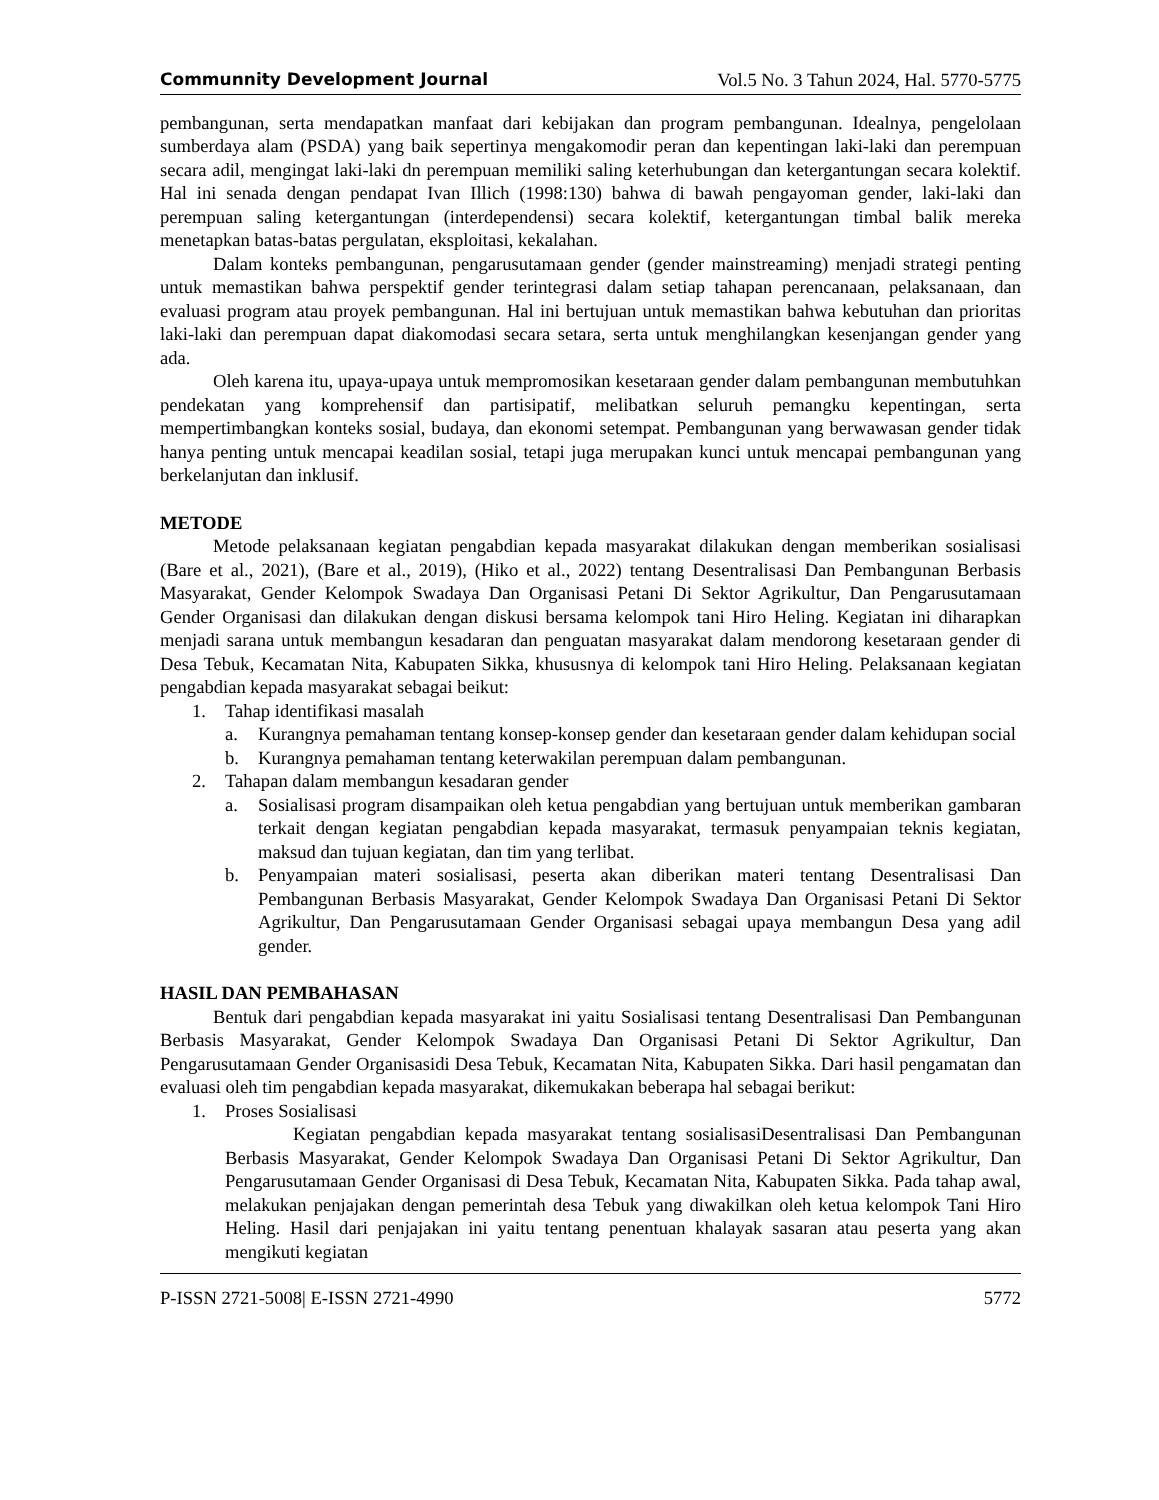Communnity Development Journal Vol.5 No. 3 Tahun 2024, Hal. 5770-5775
pembangunan, serta mendapatkan manfaat dari kebijakan dan program pembangunan. Idealnya, pengelolaan sumberdaya alam (PSDA) yang baik sepertinya mengakomodir peran dan kepentingan laki-laki dan perempuan secara adil, mengingat laki-laki dn perempuan memiliki saling keterhubungan dan ketergantungan secara kolektif. Hal ini senada dengan pendapat Ivan Illich (1998:130) bahwa di bawah pengayoman gender, laki-laki dan perempuan saling ketergantungan (interdependensi) secara kolektif, ketergantungan timbal balik mereka menetapkan batas-batas pergulatan, eksploitasi, kekalahan.
Dalam konteks pembangunan, pengarusutamaan gender (gender mainstreaming) menjadi strategi penting untuk memastikan bahwa perspektif gender terintegrasi dalam setiap tahapan perencanaan, pelaksanaan, dan evaluasi program atau proyek pembangunan. Hal ini bertujuan untuk memastikan bahwa kebutuhan dan prioritas laki-laki dan perempuan dapat diakomodasi secara setara, serta untuk menghilangkan kesenjangan gender yang ada.
Oleh karena itu, upaya-upaya untuk mempromosikan kesetaraan gender dalam pembangunan membutuhkan pendekatan yang komprehensif dan partisipatif, melibatkan seluruh pemangku kepentingan, serta mempertimbangkan konteks sosial, budaya, dan ekonomi setempat. Pembangunan yang berwawasan gender tidak hanya penting untuk mencapai keadilan sosial, tetapi juga merupakan kunci untuk mencapai pembangunan yang berkelanjutan dan inklusif.
METODE
Metode pelaksanaan kegiatan pengabdian kepada masyarakat dilakukan dengan memberikan sosialisasi (Bare et al., 2021), (Bare et al., 2019), (Hiko et al., 2022) tentang Desentralisasi Dan Pembangunan Berbasis Masyarakat, Gender Kelompok Swadaya Dan Organisasi Petani Di Sektor Agrikultur, Dan Pengarusutamaan Gender Organisasi dan dilakukan dengan diskusi bersama kelompok tani Hiro Heling. Kegiatan ini diharapkan menjadi sarana untuk membangun kesadaran dan penguatan masyarakat dalam mendorong kesetaraan gender di Desa Tebuk, Kecamatan Nita, Kabupaten Sikka, khususnya di kelompok tani Hiro Heling. Pelaksanaan kegiatan pengabdian kepada masyarakat sebagai beikut:
1. Tahap identifikasi masalah
a. Kurangnya pemahaman tentang konsep-konsep gender dan kesetaraan gender dalam kehidupan social
b. Kurangnya pemahaman tentang keterwakilan perempuan dalam pembangunan.
2. Tahapan dalam membangun kesadaran gender
a. Sosialisasi program disampaikan oleh ketua pengabdian yang bertujuan untuk memberikan gambaran terkait dengan kegiatan pengabdian kepada masyarakat, termasuk penyampaian teknis kegiatan, maksud dan tujuan kegiatan, dan tim yang terlibat.
b. Penyampaian materi sosialisasi, peserta akan diberikan materi tentang Desentralisasi Dan Pembangunan Berbasis Masyarakat, Gender Kelompok Swadaya Dan Organisasi Petani Di Sektor Agrikultur, Dan Pengarusutamaan Gender Organisasi sebagai upaya membangun Desa yang adil gender.
HASIL DAN PEMBAHASAN
Bentuk dari pengabdian kepada masyarakat ini yaitu Sosialisasi tentang Desentralisasi Dan Pembangunan Berbasis Masyarakat, Gender Kelompok Swadaya Dan Organisasi Petani Di Sektor Agrikultur, Dan Pengarusutamaan Gender Organisasidi Desa Tebuk, Kecamatan Nita, Kabupaten Sikka. Dari hasil pengamatan dan evaluasi oleh tim pengabdian kepada masyarakat, dikemukakan beberapa hal sebagai berikut:
1. Proses Sosialisasi
Kegiatan pengabdian kepada masyarakat tentang sosialisasiDesentralisasi Dan Pembangunan Berbasis Masyarakat, Gender Kelompok Swadaya Dan Organisasi Petani Di Sektor Agrikultur, Dan Pengarusutamaan Gender Organisasi di Desa Tebuk, Kecamatan Nita, Kabupaten Sikka. Pada tahap awal, melakukan penjajakan dengan pemerintah desa Tebuk yang diwakilkan oleh ketua kelompok Tani Hiro Heling. Hasil dari penjajakan ini yaitu tentang penentuan khalayak sasaran atau peserta yang akan mengikuti kegiatan
P-ISSN 2721-5008| E-ISSN 2721-4990 5772